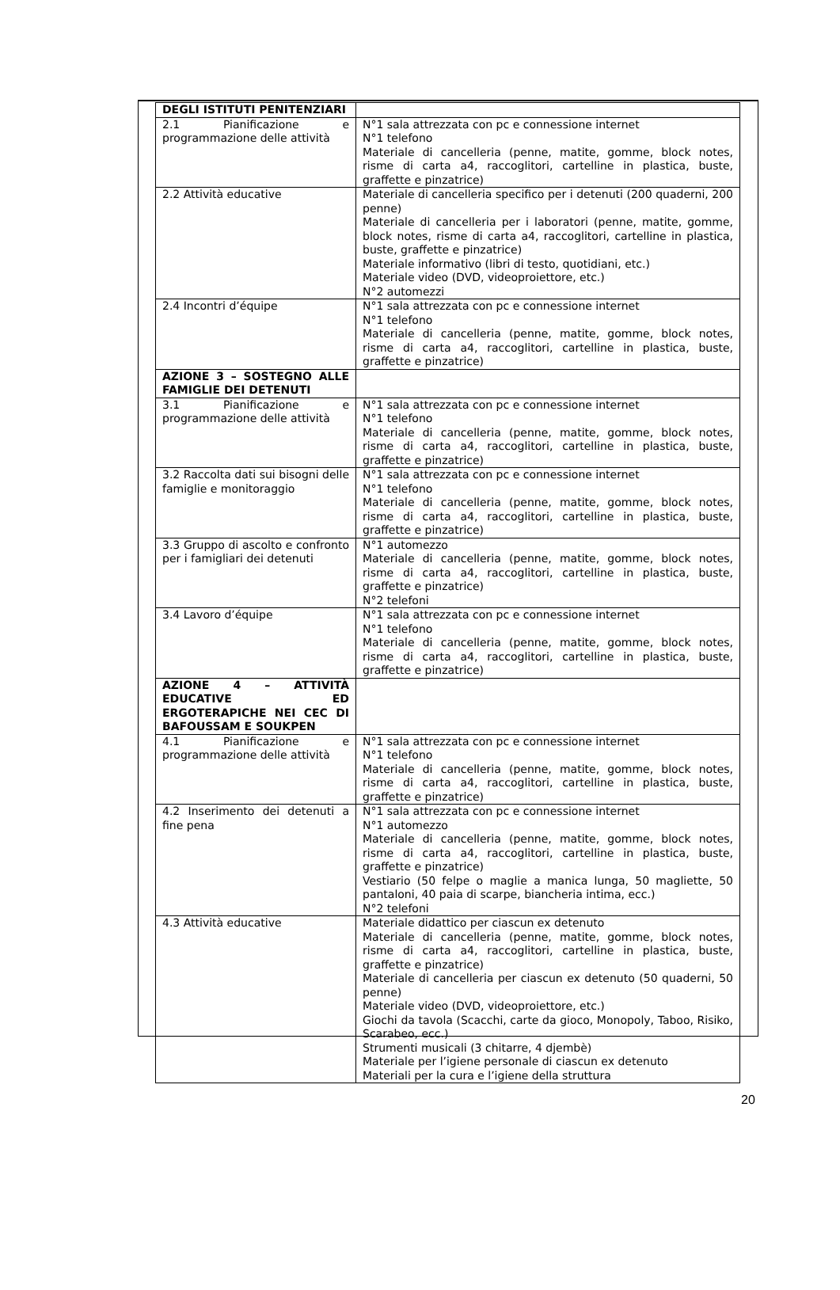| DEGLI ISTITUTI PENITENZIARI | |
| 2.1 Pianificazione e programmazione delle attività | N°1 sala attrezzata con pc e connessione internet N°1 telefono Materiale di cancelleria (penne, matite, gomme, block notes, risme di carta a4, raccoglitori, cartelline in plastica, buste, graffette e pinzatrice) |
| 2.2 Attività educative | Materiale di cancelleria specifico per i detenuti (200 quaderni, 200 penne) Materiale di cancelleria per i laboratori (penne, matite, gomme, block notes, risme di carta a4, raccoglitori, cartelline in plastica, buste, graffette e pinzatrice) Materiale informativo (libri di testo, quotidiani, etc.) Materiale video (DVD, videoproiettore, etc.) N°2 automezzi |
| 2.4 Incontri d’équipe | N°1 sala attrezzata con pc e connessione internet N°1 telefono Materiale di cancelleria (penne, matite, gomme, block notes, risme di carta a4, raccoglitori, cartelline in plastica, buste, graffette e pinzatrice) |
| AZIONE 3 – SOSTEGNO ALLE FAMIGLIE DEI DETENUTI | |
| 3.1 Pianificazione e programmazione delle attività | N°1 sala attrezzata con pc e connessione internet N°1 telefono Materiale di cancelleria (penne, matite, gomme, block notes, risme di carta a4, raccoglitori, cartelline in plastica, buste, graffette e pinzatrice) |
| 3.2 Raccolta dati sui bisogni delle famiglie e monitoraggio | N°1 sala attrezzata con pc e connessione internet N°1 telefono Materiale di cancelleria (penne, matite, gomme, block notes, risme di carta a4, raccoglitori, cartelline in plastica, buste, graffette e pinzatrice) |
| 3.3 Gruppo di ascolto e confronto per i famigliari dei detenuti | N°1 automezzo Materiale di cancelleria (penne, matite, gomme, block notes, risme di carta a4, raccoglitori, cartelline in plastica, buste, graffette e pinzatrice) N°2 telefoni |
| 3.4 Lavoro d’équipe | N°1 sala attrezzata con pc e connessione internet N°1 telefono Materiale di cancelleria (penne, matite, gomme, block notes, risme di carta a4, raccoglitori, cartelline in plastica, buste, graffette e pinzatrice) |
| AZIONE 4 – ATTIVITÀ EDUCATIVE ED ERGOTERAPICHE NEI CEC DI BAFOUSSAM E SOUKPEN | |
| 4.1 Pianificazione e programmazione delle attività | N°1 sala attrezzata con pc e connessione internet N°1 telefono Materiale di cancelleria (penne, matite, gomme, block notes, risme di carta a4, raccoglitori, cartelline in plastica, buste, graffette e pinzatrice) |
| 4.2 Inserimento dei detenuti a fine pena | N°1 sala attrezzata con pc e connessione internet N°1 automezzo Materiale di cancelleria (penne, matite, gomme, block notes, risme di carta a4, raccoglitori, cartelline in plastica, buste, graffette e pinzatrice) Vestiario (50 felpe o maglie a manica lunga, 50 magliette, 50 pantaloni, 40 paia di scarpe, biancheria intima, ecc.) N°2 telefoni |
| 4.3 Attività educative | Materiale didattico per ciascun ex detenuto Materiale di cancelleria (penne, matite, gomme, block notes, risme di carta a4, raccoglitori, cartelline in plastica, buste, graffette e pinzatrice) Materiale di cancelleria per ciascun ex detenuto (50 quaderni, 50 penne) Materiale video (DVD, videoproiettore, etc.) Giochi da tavola (Scacchi, carte da gioco, Monopoly, Taboo, Risiko, Scarabeo, ecc.) Strumenti musicali (3 chitarre, 4 djembè) Materiale per l’igiene personale di ciascun ex detenuto Materiali per la cura e l’igiene della struttura |
20